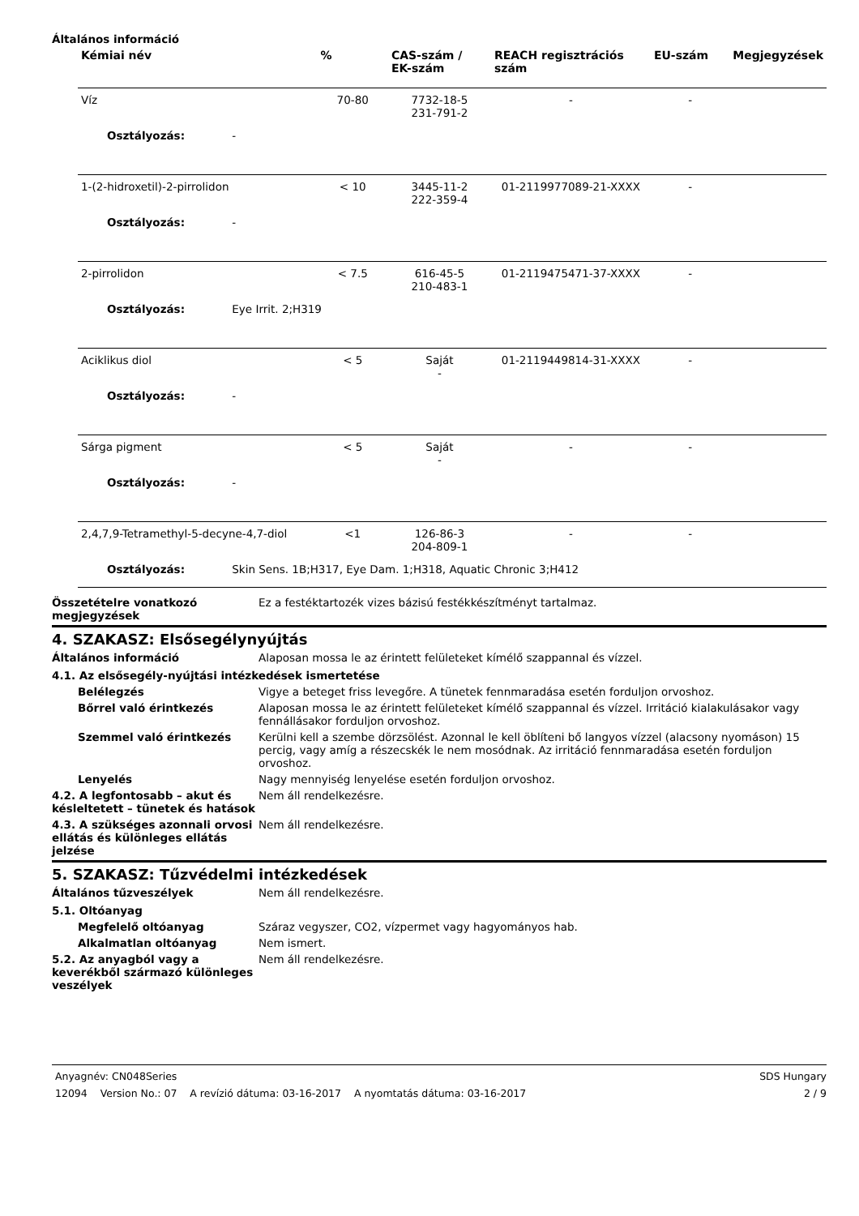Általános információ
| Kémiai név | % | CAS-szám / EK-szám | REACH regisztrációs szám | EU-szám | Megjegyzések |
| --- | --- | --- | --- | --- | --- |
| Víz | 70-80 | 7732-18-5 231-791-2 | - | - | |
| Osztályozás: - | | | | | |
| 1-(2-hidroxetil)-2-pirrolidon | < 10 | 3445-11-2 222-359-4 | 01-2119977089-21-XXXX | - | |
| Osztályozás: - | | | | | |
| 2-pirrolidon | < 7.5 | 616-45-5 210-483-1 | 01-2119475471-37-XXXX | - | |
| Osztályozás: Eye Irrit. 2;H319 | | | | | |
| Aciklikus diol | < 5 | Saját - | 01-2119449814-31-XXXX | - | |
| Osztályozás: - | | | | | |
| Sárga pigment | < 5 | Saját - | - | - | |
| Osztályozás: - | | | | | |
| 2,4,7,9-Tetramethyl-5-decyne-4,7-diol | <1 | 126-86-3 204-809-1 | - | - | |
| Osztályozás: Skin Sens. 1B;H317, Eye Dam. 1;H318, Aquatic Chronic 3;H412 | | | | | |
Összetételre vonatkozó megjegyzések
Ez a festéktartozék vizes bázisú festékkészítményt tartalmaz.
4. SZAKASZ: Elsősegélynyújtás
Általános információ Alaposan mossa le az érintett felületeket kímélő szappannal és vízzel.
4.1. Az elsősegély-nyújtási intézkedések ismertetése
Belélegzés Vigye a beteget friss levegőre. A tünetek fennmaradása esetén forduljon orvoshoz.
Bőrrel való érintkezés Alaposan mossa le az érintett felületeket kímélő szappannal és vízzel. Irritáció kialakulásakor vagy fennállásakor forduljon orvoshoz.
Szemmel való érintkezés Kerülni kell a szembe dörzsölést. Azonnal le kell öblíteni bő langyos vízzel (alacsony nyomáson) 15 percig, vagy amíg a részecskék le nem mosódnak. Az irritáció fennmaradása esetén forduljon orvoshoz.
Lenyelés Nagy mennyiség lenyelése esetén forduljon orvoshoz.
4.2. A legfontosabb – akut és késleltetett – tünetek és hatások
Nem áll rendelkezésre.
4.3. A szükséges azonnali orvosi ellátás és különleges ellátás jelzése
Nem áll rendelkezésre.
5. SZAKASZ: Tűzvédelmi intézkedések
Általános tűzveszélyek Nem áll rendelkezésre.
5.1. Oltóanyag
Megfelelő oltóanyag Száraz vegyszer, CO2, vízpermet vagy hagyományos hab.
Alkalmatlan oltóanyag Nem ismert.
5.2. Az anyagból vagy a keverékből származó különleges veszélyek
Nem áll rendelkezésre.
Anyagnév: CN048Series SDS Hungary
12094 Version No.: 07 A revízió dátuma: 03-16-2017 A nyomtatás dátuma: 03-16-2017 2 / 9